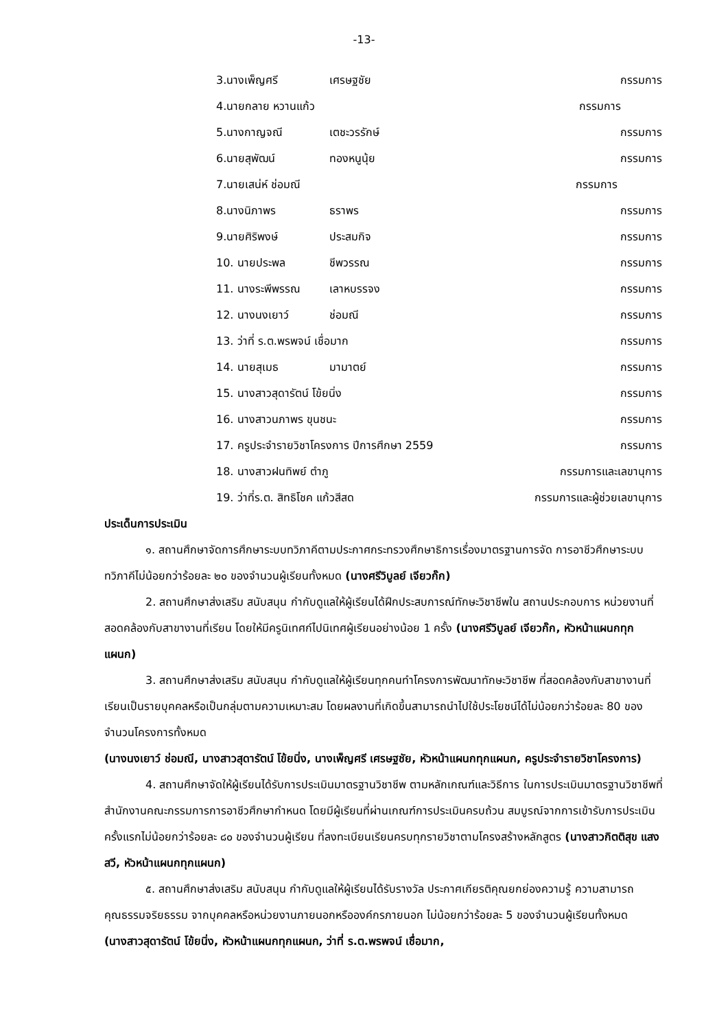-13-
3.นางเพ็ญศรี เศรษฐชัย กรรมการ
4.นายกลาย หวานแก้ว กรรมการ
5.นางกาญจณี เตชะวรรักษ์ กรรมการ
6.นายสุพัฒน์ ทองหนูนุ้ย กรรมการ
7.นายเสน่ห์ ช่อมณี กรรมการ
8.นางนิภาพร ธราพร กรรมการ
9.นายศิริพงษ์ ประสมกิจ กรรมการ
10. นายประพล ชีพวรรณ กรรมการ
11. นางระพีพรรณ เลาหบรรจง กรรมการ
12. นางนงเยาว์ ช่อมณี กรรมการ
13. ว่าที่ ร.ต.พรพจน์ เชื่อมาก กรรมการ
14. นายสุเมธ มามาตย์ กรรมการ
15. นางสาวสุดารัตน์ โข้ยนิ่ง กรรมการ
16. นางสาวนภาพร ขุนชนะ กรรมการ
17. ครูประจำรายวิชาโครงการ ปีการศึกษา 2559 กรรมการ
18. นางสาวฝนทิพย์ ตำภู กรรมการและเลขานุการ
19. ว่าที่ร.ต. สิทธิโชค แก้วสีสด กรรมการและผู้ช่วยเลขานุการ
ประเด็นการประเมิน
๑. สถานศึกษาจัดการศึกษาระบบทวิภาคีตามประกาศกระทรวงศึกษาธิการเรื่องมาตรฐานการจัด การอาชีวศึกษาระบบทวิภาคีไม่น้อยกว่าร้อยละ ๒๐ ของจำนวนผู้เรียนทั้งหมด (นางศรีวิบูลย์ เจียวก๊ก)
2. สถานศึกษาส่งเสริม สนับสนุน กำกับดูแลให้ผู้เรียนได้ฝึกประสบการณ์ทักษะวิชาชีพใน สถานประกอบการ หน่วยงานที่สอดคล้องกับสาขางานที่เรียน โดยให้มีครูนิเทศก์ไปนิเทศผู้เรียนอย่างน้อย 1 ครั้ง (นางศรีวิบูลย์ เจียวก๊ก, หัวหน้าแผนกทุกแผนก)
3. สถานศึกษาส่งเสริม สนับสนุน กำกับดูแลให้ผู้เรียนทุกคนทำโครงการพัฒนาทักษะวิชาชีพ ที่สอดคล้องกับสาขางานที่เรียนเป็นรายบุคคลหรือเป็นกลุ่มตามความเหมาะสม โดยผลงานที่เกิดขึ้นสามารถนำไปใช้ประโยชน์ได้ไม่น้อยกว่าร้อยละ 80 ของจำนวนโครงการทั้งหมด
(นางนงเยาว์ ช่อมณี, นางสาวสุดารัตน์ โข้ยนิ่ง, นางเพ็ญศรี เศรษฐชัย, หัวหน้าแผนกทุกแผนก, ครูประจำรายวิชาโครงการ)
4. สถานศึกษาจัดให้ผู้เรียนได้รับการประเมินมาตรฐานวิชาชีพ ตามหลักเกณฑ์และวิธีการ ในการประเมินมาตรฐานวิชาชีพที่สำนักงานคณะกรรมการการอาชีวศึกษากำหนด โดยมีผู้เรียนที่ผ่านเกณฑ์การประเมินครบถ้วน สมบูรณ์จากการเข้ารับการประเมินครั้งแรกไม่น้อยกว่าร้อยละ ๘๐ ของจำนวนผู้เรียน ที่ลงทะเบียนเรียนครบทุกรายวิชาตามโครงสร้างหลักสูตร (นางสาวกิตติสุข แสงสวี, หัวหน้าแผนกทุกแผนก)
๕. สถานศึกษาส่งเสริม สนับสนุน กำกับดูแลให้ผู้เรียนได้รับรางวัล ประกาศเกียรติคุณยกย่องความรู้ ความสามารถ คุณธรรมจริยธรรม จากบุคคลหรือหน่วยงานภายนอกหรือองค์กรภายนอก ไม่น้อยกว่าร้อยละ 5 ของจำนวนผู้เรียนทั้งหมด (นางสาวสุดารัตน์ โข้ยนิ่ง, หัวหน้าแผนกทุกแผนก, ว่าที่ ร.ต.พรพจน์ เชื่อมาก,